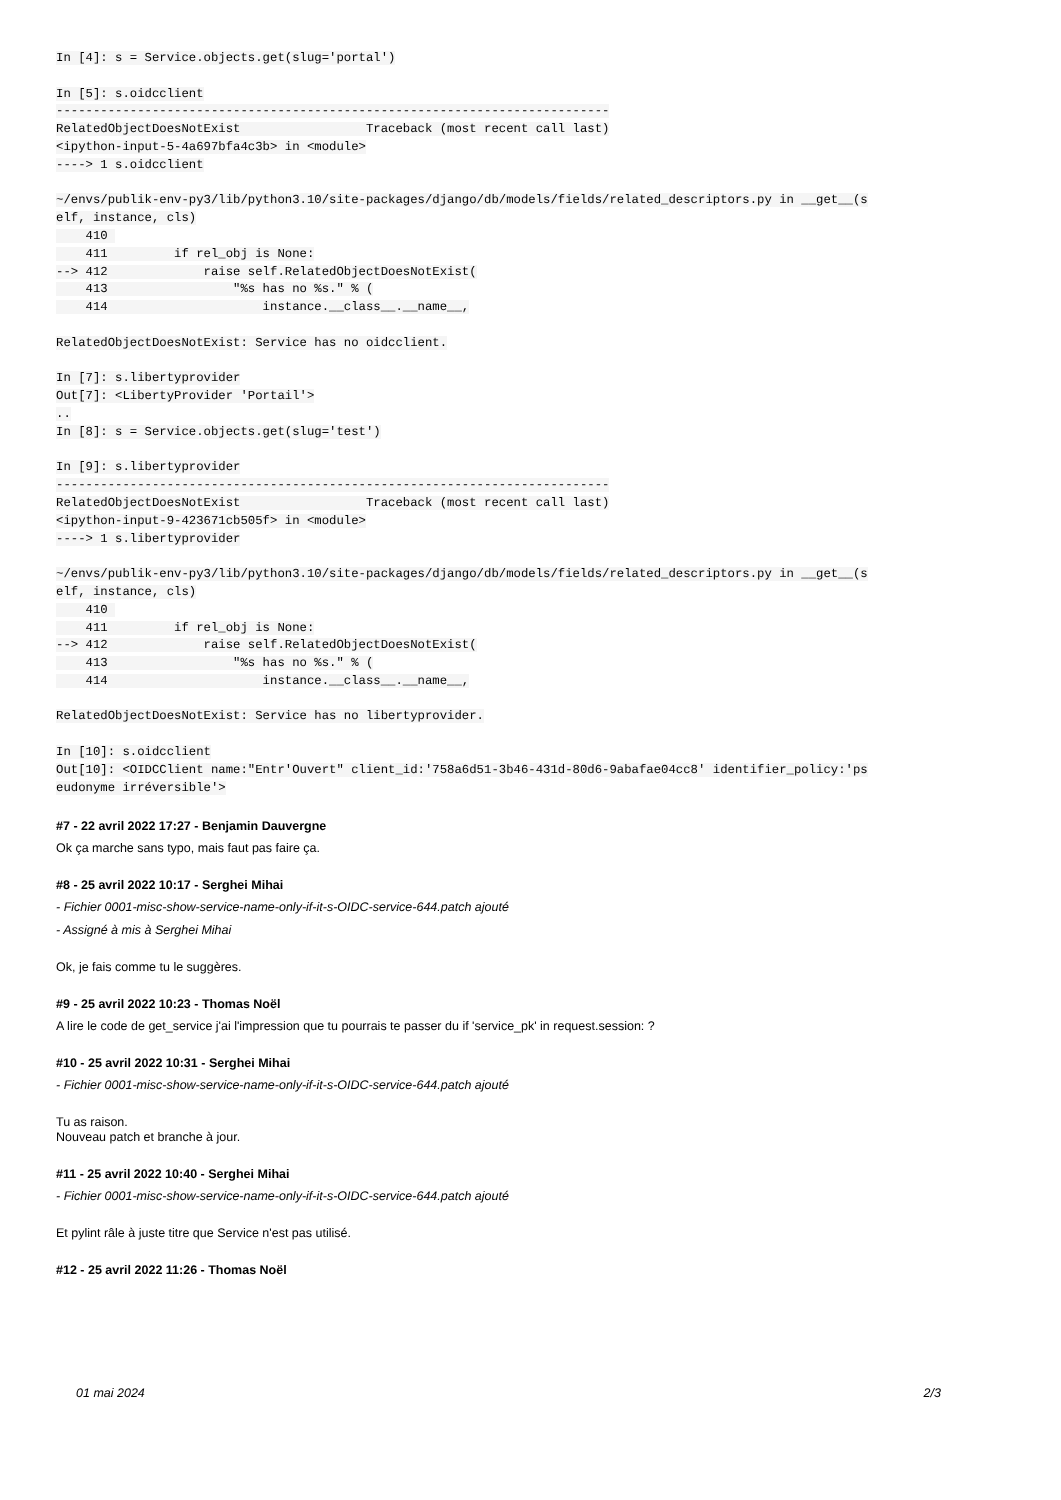In [4]: s = Service.objects.get(slug='portal')

In [5]: s.oidcclient
---------------------------------------------------------------------------
RelatedObjectDoesNotExist                 Traceback (most recent call last)
<ipython-input-5-4a697bfa4c3b> in <module>
----> 1 s.oidcclient

~/envs/publik-env-py3/lib/python3.10/site-packages/django/db/models/fields/related_descriptors.py in __get__(s
elf, instance, cls)
    410 
    411         if rel_obj is None:
--> 412             raise self.RelatedObjectDoesNotExist(
    413                 "%s has no %s." % (
    414                     instance.__class__.__name__,

RelatedObjectDoesNotExist: Service has no oidcclient.

In [7]: s.libertyprovider
Out[7]: <LibertyProvider 'Portail'>
..
In [8]: s = Service.objects.get(slug='test')

In [9]: s.libertyprovider
---------------------------------------------------------------------------
RelatedObjectDoesNotExist                 Traceback (most recent call last)
<ipython-input-9-423671cb505f> in <module>
----> 1 s.libertyprovider

~/envs/publik-env-py3/lib/python3.10/site-packages/django/db/models/fields/related_descriptors.py in __get__(s
elf, instance, cls)
    410 
    411         if rel_obj is None:
--> 412             raise self.RelatedObjectDoesNotExist(
    413                 "%s has no %s." % (
    414                     instance.__class__.__name__,

RelatedObjectDoesNotExist: Service has no libertyprovider.

In [10]: s.oidcclient
Out[10]: <OIDCClient name:"Entr'Ouvert" client_id:'758a6d51-3b46-431d-80d6-9abafae04cc8' identifier_policy:'ps
eudonyme irréversible'>
#7 - 22 avril 2022 17:27 - Benjamin Dauvergne
Ok ça marche sans typo, mais faut pas faire ça.
#8 - 25 avril 2022 10:17 - Serghei Mihai
- Fichier 0001-misc-show-service-name-only-if-it-s-OIDC-service-644.patch ajouté
- Assigné à mis à Serghei Mihai
Ok, je fais comme tu le suggères.
#9 - 25 avril 2022 10:23 - Thomas Noël
A lire le code de get_service j'ai l'impression que tu pourrais te passer du if 'service_pk' in request.session: ?
#10 - 25 avril 2022 10:31 - Serghei Mihai
- Fichier 0001-misc-show-service-name-only-if-it-s-OIDC-service-644.patch ajouté
Tu as raison.
Nouveau patch et branche à jour.
#11 - 25 avril 2022 10:40 - Serghei Mihai
- Fichier 0001-misc-show-service-name-only-if-it-s-OIDC-service-644.patch ajouté
Et pylint râle à juste titre que Service n'est pas utilisé.
#12 - 25 avril 2022 11:26 - Thomas Noël
01 mai 2024 2/3